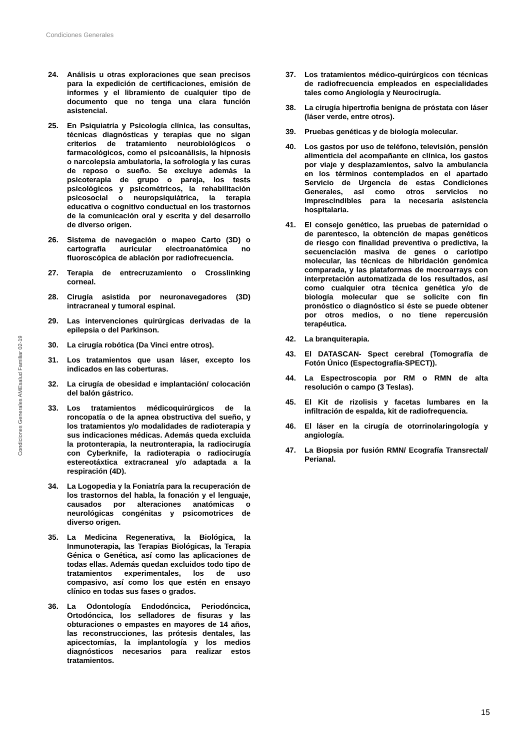Condiciones Generales
Condiciones Generales AMEsalud Familiar 02-19
24. Análisis u otras exploraciones que sean precisos para la expedición de certificaciones, emisión de informes y el libramiento de cualquier tipo de documento que no tenga una clara función asistencial.
25. En Psiquiatría y Psicología clínica, las consultas, técnicas diagnósticas y terapias que no sigan criterios de tratamiento neurobiológicos o farmacológicos, como el psicoanálisis, la hipnosis o narcolepsia ambulatoria, la sofrología y las curas de reposo o sueño. Se excluye además la psicoterapia de grupo o pareja, los tests psicológicos y psicométricos, la rehabilitación psicosocial o neuropsiquiátrica, la terapia educativa o cognitivo conductual en los trastornos de la comunicación oral y escrita y del desarrollo de diverso origen.
26. Sistema de navegación o mapeo Carto (3D) o cartografía auricular electroanatómica no fluoroscópica de ablación por radiofrecuencia.
27. Terapia de entrecruzamiento o Crosslinking corneal.
28. Cirugía asistida por neuronavegadores (3D) intracraneal y tumoral espinal.
29. Las intervenciones quirúrgicas derivadas de la epilepsia o del Parkinson.
30. La cirugía robótica (Da Vinci entre otros).
31. Los tratamientos que usan láser, excepto los indicados en las coberturas.
32. La cirugía de obesidad e implantación/ colocación del balón gástrico.
33. Los tratamientos médicoquirúrgicos de la roncopatía o de la apnea obstructiva del sueño, y los tratamientos y/o modalidades de radioterapia y sus indicaciones médicas. Además queda excluida la protonterapia, la neutronterapia, la radiocirugía con Cyberknife, la radioterapia o radiocirugía estereotáxtica extracraneal y/o adaptada a la respiración (4D).
34. La Logopedia y la Foniatría para la recuperación de los trastornos del habla, la fonación y el lenguaje, causados por alteraciones anatómicas o neurológicas congénitas y psicomotrices de diverso origen.
35. La Medicina Regenerativa, la Biológica, la Inmunoterapia, las Terapias Biológicas, la Terapia Génica o Genética, así como las aplicaciones de todas ellas. Además quedan excluidos todo tipo de tratamientos experimentales, los de uso compasivo, así como los que estén en ensayo clínico en todas sus fases o grados.
36. La Odontología Endodóncica, Periodóncica, Ortodóncica, los selladores de fisuras y las obturaciones o empastes en mayores de 14 años, las reconstrucciones, las prótesis dentales, las apicectomías, la implantología y los medios diagnósticos necesarios para realizar estos tratamientos.
37. Los tratamientos médico-quirúrgicos con técnicas de radiofrecuencia empleados en especialidades tales como Angiología y Neurocirugía.
38. La cirugía hipertrofia benigna de próstata con láser (láser verde, entre otros).
39. Pruebas genéticas y de biología molecular.
40. Los gastos por uso de teléfono, televisión, pensión alimenticia del acompañante en clínica, los gastos por viaje y desplazamientos, salvo la ambulancia en los términos contemplados en el apartado Servicio de Urgencia de estas Condiciones Generales, así como otros servicios no imprescindibles para la necesaria asistencia hospitalaria.
41. El consejo genético, las pruebas de paternidad o de parentesco, la obtención de mapas genéticos de riesgo con finalidad preventiva o predictiva, la secuenciación masiva de genes o cariotipo molecular, las técnicas de hibridación genómica comparada, y las plataformas de mocroarrays con interpretación automatizada de los resultados, así como cualquier otra técnica genética y/o de biología molecular que se solicite con fin pronóstico o diagnóstico si éste se puede obtener por otros medios, o no tiene repercusión terapéutica.
42. La branquiterapia.
43. El DATASCAN- Spect cerebral (Tomografía de Fotón Único (Espectografía-SPECT)).
44. La Espectroscopia por RM o RMN de alta resolución o campo (3 Teslas).
45. El Kit de rizolisis y facetas lumbares en la infiltración de espalda, kit de radiofrequencia.
46. El láser en la cirugía de otorrinolaringología y angiología.
47. La Biopsia por fusión RMN/ Ecografía Transrectal/ Perianal.
15